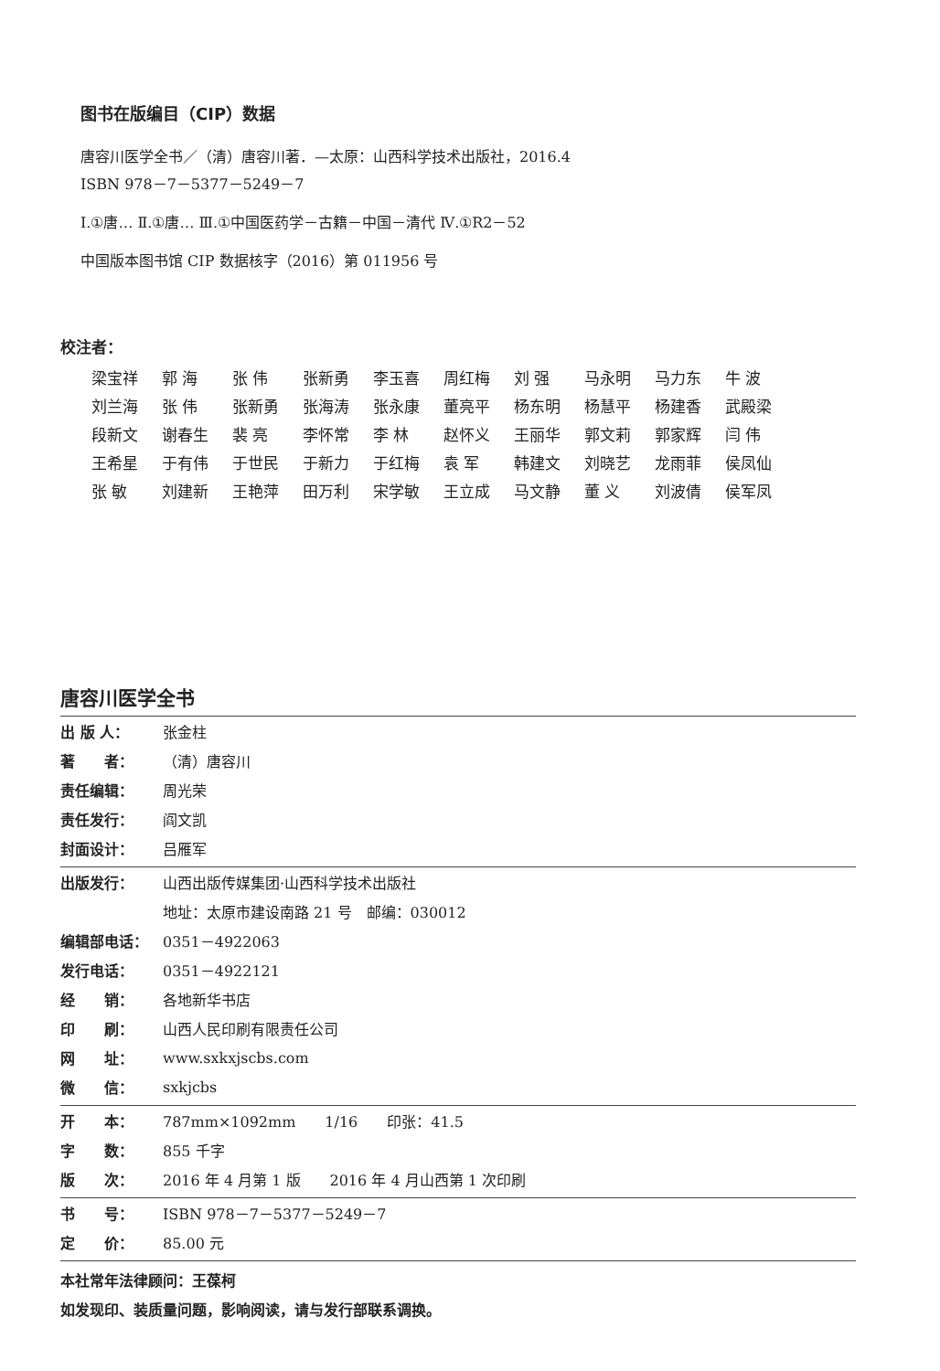图书在版编目（CIP）数据
唐容川医学全书／（清）唐容川著．—太原：山西科学技术出版社，2016.4
ISBN 978－7－5377－5249－7
Ⅰ.①唐… Ⅱ.①唐… Ⅲ.①中国医药学－古籍－中国－清代 Ⅳ.①R2－52
中国版本图书馆 CIP 数据核字（2016）第 011956 号
校注者：
| 梁宝祥 | 郭 海 | 张 伟 | 张新勇 | 李玉喜 | 周红梅 | 刘 强 | 马永明 | 马力东 | 牛 波 |
| 刘兰海 | 张 伟 | 张新勇 | 张海涛 | 张永康 | 董亮平 | 杨东明 | 杨慧平 | 杨建香 | 武殿梁 |
| 段新文 | 谢春生 | 裴 亮 | 李怀常 | 李 林 | 赵怀义 | 王丽华 | 郭文莉 | 郭家辉 | 闫 伟 |
| 王希星 | 于有伟 | 于世民 | 于新力 | 于红梅 | 袁 军 | 韩建文 | 刘晓艺 | 龙雨菲 | 侯凤仙 |
| 张 敏 | 刘建新 | 王艳萍 | 田万利 | 宋学敏 | 王立成 | 马文静 | 董 义 | 刘波倩 | 侯军凤 |
唐容川医学全书
| 出 版 人： | 张金柱 |
| 著 者： | （清）唐容川 |
| 责任编辑： | 周光荣 |
| 责任发行： | 阎文凯 |
| 封面设计： | 吕雁军 |
| 出版发行： | 山西出版传媒集团·山西科学技术出版社 |
| | 地址：太原市建设南路 21 号 邮编：030012 |
| 编辑部电话： | 0351－4922063 |
| 发行电话： | 0351－4922121 |
| 经 销： | 各地新华书店 |
| 印 刷： | 山西人民印刷有限责任公司 |
| 网 址： | www.sxkxjscbs.com |
| 微 信： | sxkjcbs |
| 开 本： | 787mm×1092mm 1/16 印张：41.5 |
| 字 数： | 855 千字 |
| 版 次： | 2016 年 4 月第 1 版 2016 年 4 月山西第 1 次印刷 |
| 书 号： | ISBN 978－7－5377－5249－7 |
| 定 价： | 85.00 元 |
本社常年法律顾问：王葆柯
如发现印、装质量问题，影响阅读，请与发行部联系调换。